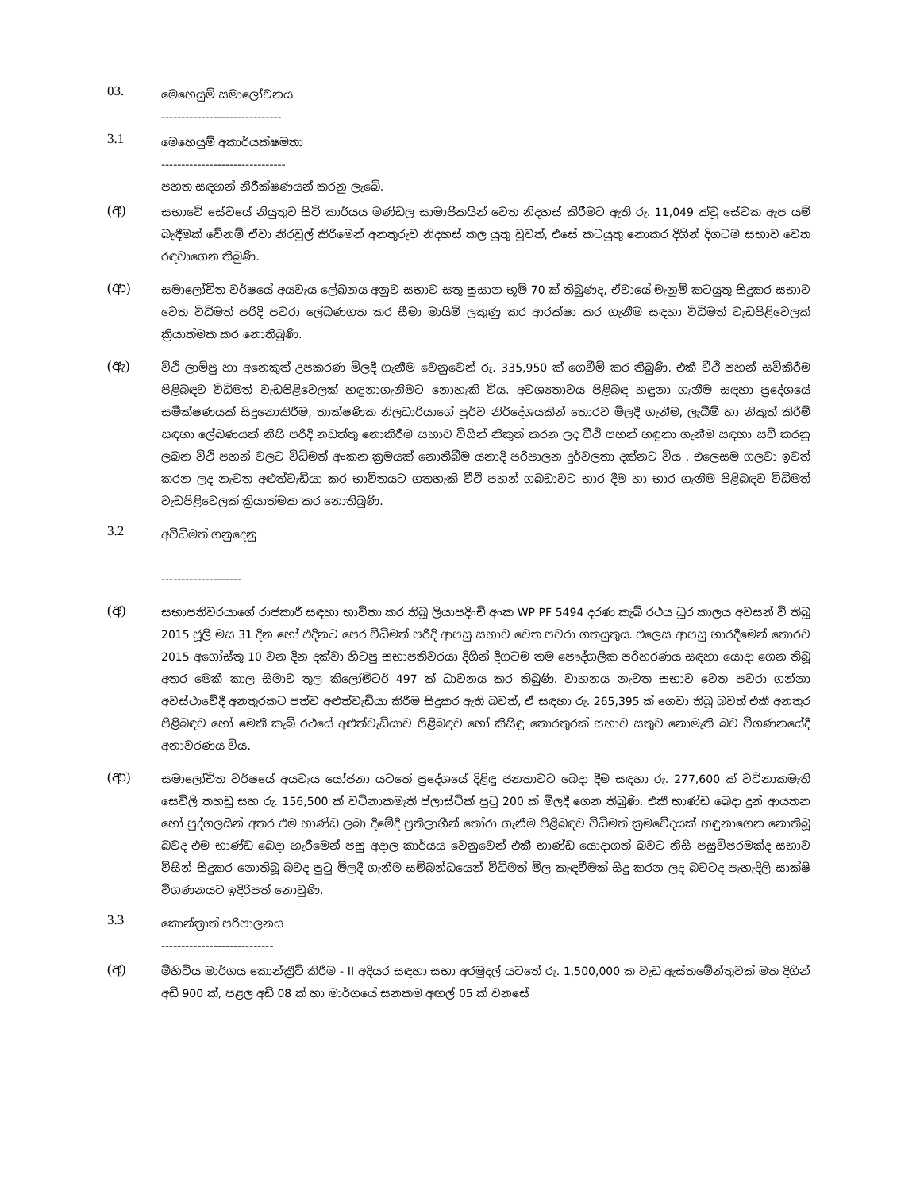03.
මෙහෙයුම් සමාලෝචනය
------------------------------
3.1
මෙහෙයුම් අකාර්යක්ෂමතා
-------------------------------
පහත සඳහන් නිරීක්ෂණයන් කරනු ලැබේ.
(අ)
සභාවේ සේවයේ නියුතුව සිටි කාර්යය මණ්ඩල සාමාජිකයින් වෙත නිදහස් කිරීමට ඇති රු. 11,049 ක්වූ සේවක ඇප යම් බැඳීමක් වේනම් ඒවා නිරවුල් කිරීමෙන් අනතුරුව නිදහස් කල යුතු වුවත්, එසේ කටයුතු නොකර දිගින් දිගටම සභාව වෙත රඳවාගෙන තිබුණි.
(ආ)
සමාලෝචිත වර්ෂයේ අයවැය ලේඛනය අනුව සභාව සතු සුසාන භූමි 70 ක් තිබුණද, ඒවායේ මැනුම් කටයුතු සිදුකර සභාව වෙත විධිමත් පරිදි පවරා ලේඛණගත කර සීමා මායිම් ලකුණු කර ආරක්ෂා කර ගැනීම සඳහා විධිමත් වැඩපිළිවෙලක් ක්‍රියාත්මක කර නොතිබුණි.
(ඇ)
වීථි ලාම්පු හා අනෙකුත් උපකරණ මිලදී ගැනීම වෙනුවෙන් රු. 335,950 ක් ගෙවීම් කර තිබුණි. එකී වීථි පහන් සවිකිරීම පිළිබඳව විධිමත් වැඩපිළිවෙලක් හඳුනාගැනීමට නොහැකි විය. අවශ්‍යතාවය පිළිබඳ හඳුනා ගැනීම සඳහා ප්‍රදේශයේ සමීක්ෂණයක් සිදුනොකිරීම, තාක්ෂණික නිලධාරියාගේ පූර්ව නිර්දේශයකින් තොරව මිලදී ගැනීම, ලැබීම් හා නිකුත් කිරීම් සඳහා ලේඛණයක් නිසි පරිදි නඩත්තු නොකිරීම සභාව විසින් නිකුත් කරන ලද වීථි පහන් හඳුනා ගැනීම සඳහා සවි කරනු ලබන වීථි පහන් වලට විධිමත් අංකන ක්‍රමයක් නොතිබීම යනාදි පරිපාලන දුර්වලතා දක්නට විය . එලෙසම ගලවා ඉවත් කරන ලද නැවත අළුත්වැඩියා කර භාවිතයට ගතහැකි වීථි පහන් ගබඩාවට භාර දීම හා භාර ගැනීම පිළිබඳව විධිමත් වැඩපිළිවෙලක් ක්‍රියාත්මක කර නොතිබුණි.
3.2
අවිධිමත් ගනුදෙනු
--------------------
(අ)
සභාපතිවරයාගේ රාජකාරී සඳහා භාවිතා කර තිබූ ලියාපදිංචි අංක WP PF 5494 දරණ කැබ් රථය ධූර කාලය අවසන් වී තිබූ 2015 ජූලි මස 31 දින හෝ එදිනට පෙර විධිමත් පරිදි ආපසු සභාව වෙත පවරා ගතයුතුය. එලෙස ආපසු භාරදීමෙන් තොරව 2015 අගෝස්තු 10 වන දින දක්වා හිටපු සභාපතිවරයා දිගින් දිගටම තම පෞද්ගලික පරිහරණය සඳහා යොදා ගෙන තිබූ අතර මෙකී කාල සීමාව තුල කිලෝමීටර් 497 ක් ධාවනය කර තිබුණි. වාහනය නැවත සභාව වෙත පවරා ගන්නා අවස්ථාවේදී අනතුරකට පත්ව අළුත්වැඩියා කිරීම සිදුකර ඇති බවත්, ඒ සඳහා රු. 265,395 ක් ගෙවා තිබූ බවත් එකී අනතුර පිළිබඳව හෝ මෙකී කැබ් රථයේ අළුත්වැඩියාව පිළිබඳව හෝ කිසිඳු තොරතුරක් සභාව සතුව නොමැති බව විගණනයේදී අනාවරණය විය.
(ආ)
සමාලෝචිත වර්ෂයේ අයවැය යෝජනා යටතේ ප්‍රදේශයේ දිළිඳු ජනතාවට බෙදා දීම සඳහා රු. 277,600 ක් වටිනාකමැති සෙවිලි තහඩු සහ රු. 156,500 ක් වටිනාකමැති ප්ලාස්ටික් පුටු 200 ක් මිලදී ගෙන තිබුණි. එකී භාණ්ඩ බෙදා දුන් ආයතන හෝ පුද්ගලයින් අතර එම භාණ්ඩ ලබා දීමේදී ප්‍රතිලාභීන් තෝරා ගැනීම පිළිබඳව විධිමත් ක්‍රමවේදයක් හඳුනාගෙන නොතිබූ බවද එම භාණ්ඩ බෙදා හැරීමෙන් පසු අදාල කාර්යය වෙනුවෙන් එකී භාණ්ඩ යොදාගත් බවට නිසි පසුවිපරමක්ද සභාව විසින් සිදුකර නොතිබූ බවද පුටු මිලදී ගැනීම සම්බන්ධයෙන් විධිමත් මිල කැඳවීමක් සිදු කරන ලද බවටද පැහැදිලි සාක්ෂි විගණනයට ඉදිරිපත් නොවුණි.
3.3
කොන්ත්‍රාත් පරිපාලනය
----------------------------
(අ)
මීහිටිය මාර්ගය කොන්ක්‍රීට් කිරීම - II අදියර සඳහා සභා අරමුදල් යටතේ රු. 1,500,000 ක වැඩ ඇස්තමේන්තුවක් මත දිගින් අඩි 900 ක්, පළල අඩි 08 ක් හා මාර්ගයේ සනකම අඟල් 05 ක් වනසේ